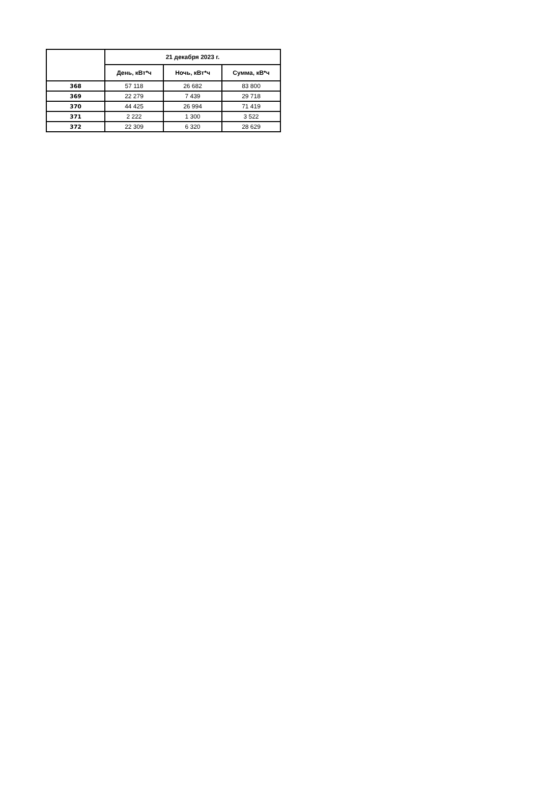| | 21 декабря 2023 г. | | |
| --- | --- | --- | --- |
| | День, кВт*ч | Ночь, кВт*ч | Сумма, кВ*ч |
| 368 | 57 118 | 26 682 | 83 800 |
| 369 | 22 279 | 7 439 | 29 718 |
| 370 | 44 425 | 26 994 | 71 419 |
| 371 | 2 222 | 1 300 | 3 522 |
| 372 | 22 309 | 6 320 | 28 629 |